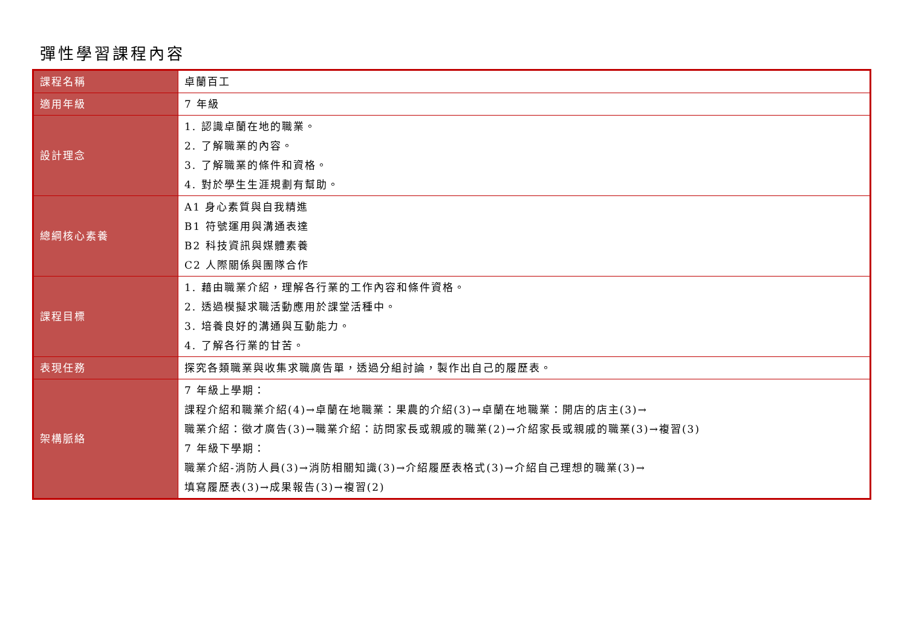彈性學習課程內容
| 課程名稱 | 卓蘭百工 |
| 適用年級 | 7 年級 |
| 設計理念 | 1. 認識卓蘭在地的職業。 2. 了解職業的內容。 3. 了解職業的條件和資格。 4. 對於學生生涯規劃有幫助。 |
| 總綱核心素養 | A1 身心素質與自我精進 B1 符號運用與溝通表達 B2 科技資訊與媒體素養 C2 人際關係與團隊合作 |
| 課程目標 | 1. 藉由職業介紹，理解各行業的工作內容和條件資格。 2. 透過模擬求職活動應用於課堂活種中。 3. 培養良好的溝通與互動能力。 4. 了解各行業的甘苦。 |
| 表現任務 | 探究各類職業與收集求職廣告單，透過分組討論，製作出自己的履歷表。 |
| 架構脈絡 | 7 年級上學期： 課程介紹和職業介紹(4)→卓蘭在地職業：果農的介紹(3)→卓蘭在地職業：開店的店主(3)→ 職業介紹：徵才廣告(3)→職業介紹：訪問家長或親戚的職業(2)→介紹家長或親戚的職業(3)→複習(3) 7 年級下學期： 職業介紹-消防人員(3)→消防相關知識(3)→介紹履歷表格式(3)→介紹自己理想的職業(3)→ 填寫履歷表(3)→成果報告(3)→複習(2) |